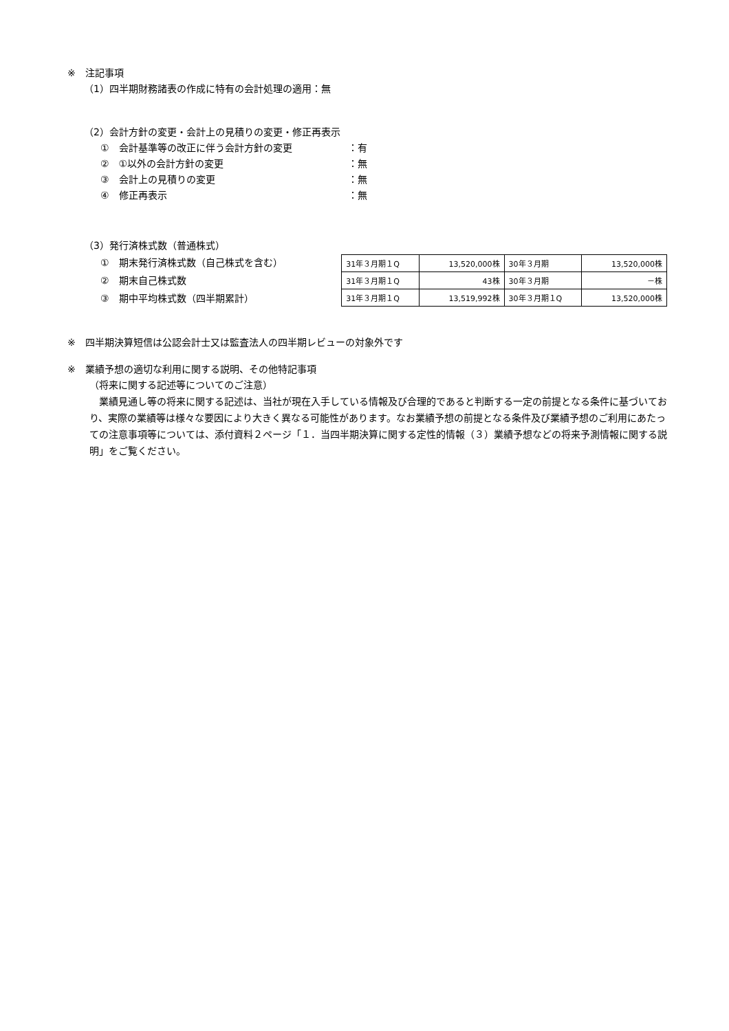※　注記事項
（1）四半期財務諸表の作成に特有の会計処理の適用：無
（2）会計方針の変更・会計上の見積りの変更・修正再表示
①　会計基準等の改正に伴う会計方針の変更 ：有
②　①以外の会計方針の変更 ：無
③　会計上の見積りの変更 ：無
④　修正再表示 ：無
（3）発行済株式数（普通株式）
①　期末発行済株式数（自己株式を含む）
②　期末自己株式数
③　期中平均株式数（四半期累計）
| 31年３月期１Q | 13,520,000株 | 30年３月期 | 13,520,000株 |
| 31年３月期１Q | 43株 | 30年３月期 | －株 |
| 31年３月期１Q | 13,519,992株 | 30年３月期１Q | 13,520,000株 |
※　四半期決算短信は公認会計士又は監査法人の四半期レビューの対象外です
※　業績予想の適切な利用に関する説明、その他特記事項
（将来に関する記述等についてのご注意）
　業績見通し等の将来に関する記述は、当社が現在入手している情報及び合理的であると判断する一定の前提となる条件に基づいており、実際の業績等は様々な要因により大きく異なる可能性があります。なお業績予想の前提となる条件及び業績予想のご利用にあたっての注意事項等については、添付資料２ページ「１．当四半期決算に関する定性的情報（３）業績予想などの将来予測情報に関する説明」をご覧ください。